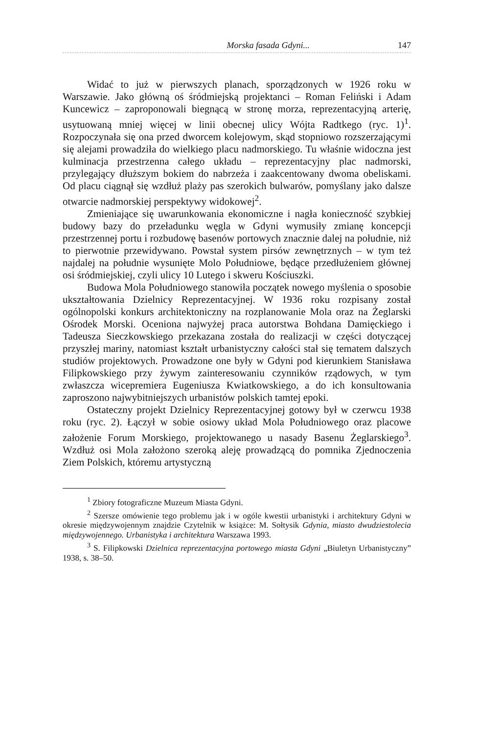Morska fasada Gdyni... 147
Widać to już w pierwszych planach, sporządzonych w 1926 roku w Warszawie. Jako główną oś śródmiejską projektanci – Roman Feliński i Adam Kuncewicz – zaproponowali biegnącą w stronę morza, reprezentacyjną arterię, usytuowaną mniej więcej w linii obecnej ulicy Wójta Radtkego (ryc. 1)<sup>1</sup>. Rozpoczynała się ona przed dworcem kolejowym, skąd stopniowo rozszerzającymi się alejami prowadziła do wielkiego placu nadmorskiego. Tu właśnie widoczna jest kulminacja przestrzenna całego układu – reprezentacyjny plac nadmorski, przylegający dłuższym bokiem do nabrzeża i zaakcentowany dwoma obeliskami. Od placu ciągnął się wzdłuż plaży pas szerokich bulwarów, pomyślany jako dalsze otwarcie nadmorskiej perspektywy widokowej<sup>2</sup>.
Zmieniające się uwarunkowania ekonomiczne i nagła konieczność szybkiej budowy bazy do przeładunku węgla w Gdyni wymusiły zmianę koncepcji przestrzennej portu i rozbudowę basenów portowych znacznie dalej na południe, niż to pierwotnie przewidywano. Powstał system pirsów zewnętrznych – w tym też najdalej na południe wysunięte Molo Południowe, będące przedłużeniem głównej osi śródmiejskiej, czyli ulicy 10 Lutego i skweru Kościuszki.
Budowa Mola Południowego stanowiła początek nowego myślenia o sposobie ukształtowania Dzielnicy Reprezentacyjnej. W 1936 roku rozpisany został ogólnopolski konkurs architektoniczny na rozplanowanie Mola oraz na Żeglarski Ośrodek Morski. Oceniona najwyżej praca autorstwa Bohdana Damięckiego i Tadeusza Sieczkowskiego przekazana została do realizacji w części dotyczącej przyszłej mariny, natomiast kształt urbanistyczny całości stał się tematem dalszych studiów projektowych. Prowadzone one były w Gdyni pod kierunkiem Stanisława Filipkowskiego przy żywym zainteresowaniu czynników rządowych, w tym zwłaszcza wicepremiera Eugeniusza Kwiatkowskiego, a do ich konsultowania zaproszono najwybitniejszych urbanistów polskich tamtej epoki.
Ostateczny projekt Dzielnicy Reprezentacyjnej gotowy był w czerwcu 1938 roku (ryc. 2). Łączył w sobie osiowy układ Mola Południowego oraz placowe założenie Forum Morskiego, projektowanego u nasady Basenu Żeglarskiego<sup>3</sup>. Wzdłuż osi Mola założono szeroką aleję prowadzącą do pomnika Zjednoczenia Ziem Polskich, któremu artystyczną
<sup>1</sup> Zbiory fotograficzne Muzeum Miasta Gdyni.
<sup>2</sup> Szersze omówienie tego problemu jak i w ogóle kwestii urbanistyki i architektury Gdyni w okresie międzywojennym znajdzie Czytelnik w książce: M. Sołtysik Gdynia, miasto dwudziestolecia międzywojennego. Urbanistyka i architektura Warszawa 1993.
<sup>3</sup> S. Filipkowski Dzielnica reprezentacyjna portowego miasta Gdyni „Biuletyn Urbanistyczny” 1938, s. 38–50.